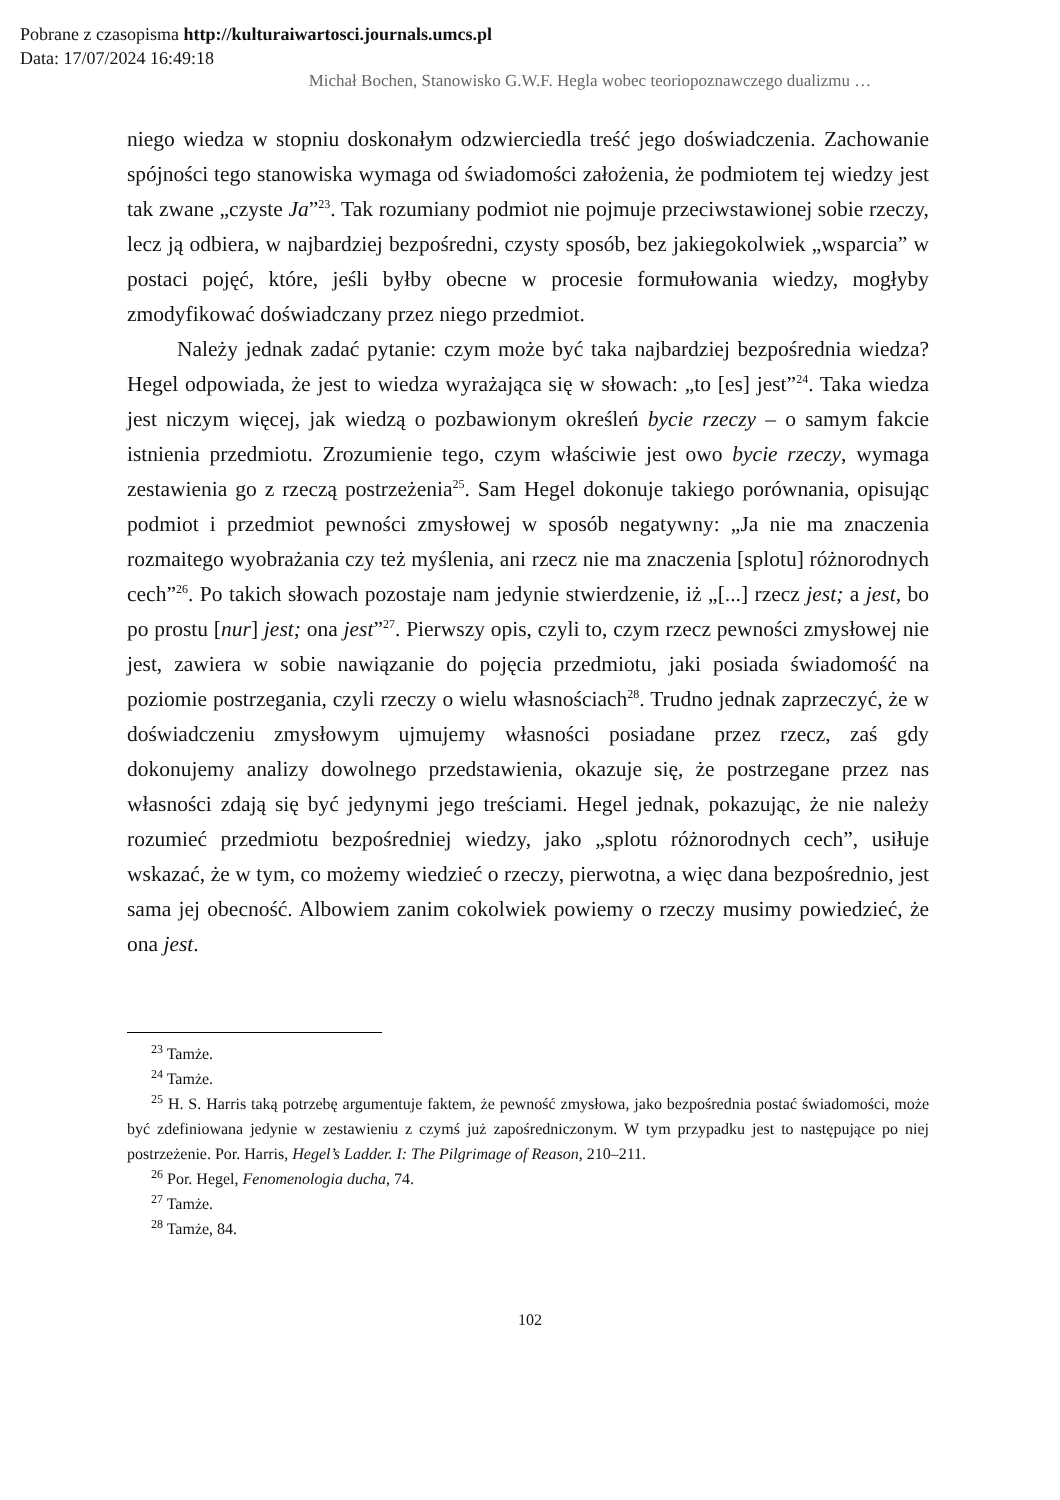Pobrane z czasopisma http://kulturaiwartosci.journals.umcs.pl
Data: 17/07/2024 16:49:18
Michał Bochen, Stanowisko G.W.F. Hegla wobec teoriopoznawczego dualizmu …
niego wiedza w stopniu doskonałym odzwierciedla treść jego doświadczenia. Zachowanie spójności tego stanowiska wymaga od świadomości założenia, że podmiotem tej wiedzy jest tak zwane „czyste Ja”<sup>23</sup>. Tak rozumiany podmiot nie pojmuje przeciwstawionej sobie rzeczy, lecz ją odbiera, w najbardziej bezpośredni, czysty sposób, bez jakiegokolwiek „wsparcia” w postaci pojęć, które, jeśli byłby obecne w procesie formułowania wiedzy, mogłyby zmodyfikować doświadczany przez niego przedmiot.
Należy jednak zadać pytanie: czym może być taka najbardziej bezpośrednia wiedza? Hegel odpowiada, że jest to wiedza wyrażająca się w słowach: „to [es] jest”<sup>24</sup>. Taka wiedza jest niczym więcej, jak wiedzą o pozbawionym określeń bycie rzeczy – o samym fakcie istnienia przedmiotu. Zrozumienie tego, czym właściwie jest owo bycie rzeczy, wymaga zestawienia go z rzeczą postrzeżenia<sup>25</sup>. Sam Hegel dokonuje takiego porównania, opisując podmiot i przedmiot pewności zmysłowej w sposób negatywny: „Ja nie ma znaczenia rozmaitego wyobrażania czy też myślenia, ani rzecz nie ma znaczenia [splotu] różnorodnych cech”<sup>26</sup>. Po takich słowach pozostaje nam jedynie stwierdzenie, iż „[...] rzecz jest; a jest, bo po prostu [nur] jest; ona jest”<sup>27</sup>. Pierwszy opis, czyli to, czym rzecz pewności zmysłowej nie jest, zawiera w sobie nawiązanie do pojęcia przedmiotu, jaki posiada świadomość na poziomie postrzegania, czyli rzeczy o wielu własnościach<sup>28</sup>. Trudno jednak zaprzeczyć, że w doświadczeniu zmysłowym ujmujemy własności posiadane przez rzecz, zaś gdy dokonujemy analizy dowolnego przedstawienia, okazuje się, że postrzegane przez nas własności zdają się być jedynymi jego treściami. Hegel jednak, pokazując, że nie należy rozumieć przedmiotu bezpośredniej wiedzy, jako „splotu różnorodnych cech”, usiłuje wskazać, że w tym, co możemy wiedzieć o rzeczy, pierwotna, a więc dana bezpośrednio, jest sama jej obecność. Albowiem zanim cokolwiek powiemy o rzeczy musimy powiedzieć, że ona jest.
<sup>23</sup> Tamże.
<sup>24</sup> Tamże.
<sup>25</sup> H. S. Harris taką potrzebę argumentuje faktem, że pewność zmysłowa, jako bezpośrednia postać świadomości, może być zdefiniowana jedynie w zestawieniu z czymś już zapośredniczonym. W tym przypadku jest to następujące po niej postrzeżenie. Por. Harris, Hegel’s Ladder. I: The Pilgrimage of Reason, 210–211.
<sup>26</sup> Por. Hegel, Fenomenologia ducha, 74.
<sup>27</sup> Tamże.
<sup>28</sup> Tamże, 84.
102